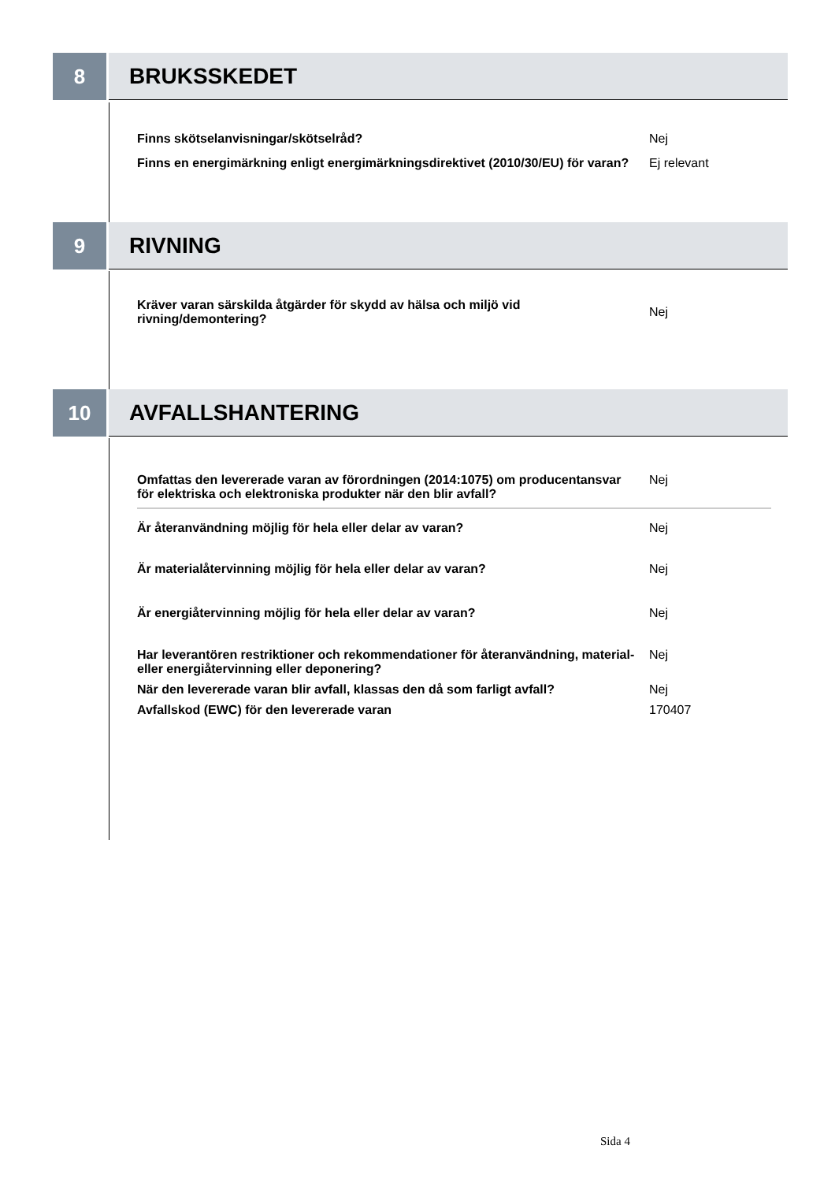8 BRUKSSKEDET
| Finns skötselanvisningar/skötselråd? | Nej |
| Finns en energimärkning enligt energimärkningsdirektivet (2010/30/EU) för varan? | Ej relevant |
9 RIVNING
| Kräver varan särskilda åtgärder för skydd av hälsa och miljö vid rivning/demontering? | Nej |
10 AVFALLSHANTERING
| Omfattas den levererade varan av förordningen (2014:1075) om producentansvar för elektriska och elektroniska produkter när den blir avfall? | Nej |
| Är återanvändning möjlig för hela eller delar av varan? | Nej |
| Är materialåtervinning möjlig för hela eller delar av varan? | Nej |
| Är energiåtervinning möjlig för hela eller delar av varan? | Nej |
| Har leverantören restriktioner och rekommendationer för återanvändning, material- eller energiåtervinning eller deponering? | Nej |
| När den levererade varan blir avfall, klassas den då som farligt avfall? | Nej |
| Avfallskod (EWC) för den levererade varan | 170407 |
Sida 4